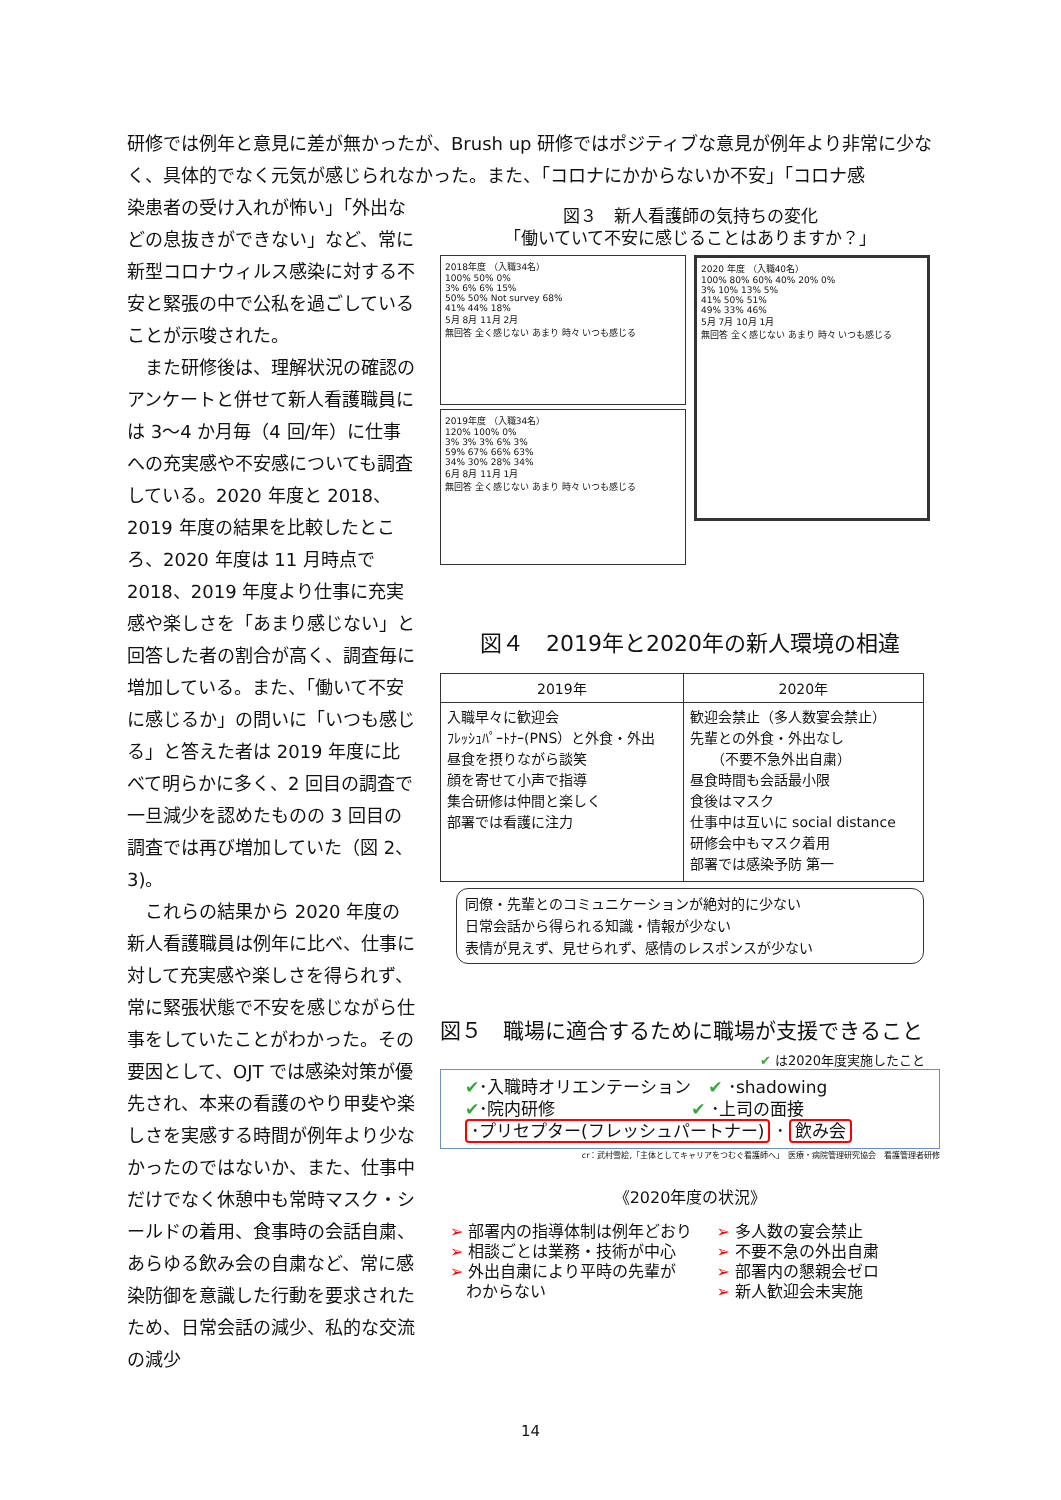研修では例年と意見に差が無かったが、Brush up 研修ではポジティブな意見が例年より非常に少なく、具体的でなく元気が感じられなかった。また、「コロナにかからないか不安」「コロナ感
染患者の受け入れが怖い」「外出などの息抜きができない」など、常に新型コロナウィルス感染に対する不安と緊張の中で公私を過ごしていることが示唆された。
　また研修後は、理解状況の確認のアンケートと併せて新人看護職員には 3～4 か月毎（4 回/年）に仕事への充実感や不安感についても調査している。2020 年度と 2018、2019 年度の結果を比較したところ、2020 年度は 11 月時点で 2018、2019 年度より仕事に充実感や楽しさを「あまり感じない」と回答した者の割合が高く、調査毎に増加している。また、「働いて不安に感じるか」の問いに「いつも感じる」と答えた者は 2019 年度に比べて明らかに多く、2 回目の調査で一旦減少を認めたものの 3 回目の調査では再び増加していた（図 2、3)。
　これらの結果から 2020 年度の新人看護職員は例年に比べ、仕事に対して充実感や楽しさを得られず、常に緊張状態で不安を感じながら仕事をしていたことがわかった。その要因として、OJT では感染対策が優先され、本来の看護のやり甲斐や楽しさを実感する時間が例年より少なかったのではないか、また、仕事中だけでなく休憩中も常時マスク・シールドの着用、食事時の会話自粛、あらゆる飲み会の自粛など、常に感染防御を意識した行動を要求されたため、日常会話の減少、私的な交流の減少
図３　新人看護師の気持ちの変化
「働いていて不安に感じることはありますか？」
2018年度 （入職34名）
100% 50% 0%
3% 6% 6% 15%
50% 50% Not survey 68%
41% 44% 18%
5月 8月 11月 2月
無回答 全く感じない あまり 時々 いつも感じる
2019年度 （入職34名）
120% 100% 0%
3% 3% 3% 6% 3%
59% 67% 66% 63%
34% 30% 28% 34%
6月 8月 11月 1月
無回答 全く感じない あまり 時々 いつも感じる
2020 年度 （入職40名）
100% 80% 60% 40% 20% 0%
3% 10% 13% 5%
41% 50% 51%
49% 33% 46%
5月 7月 10月 1月
無回答 全く感じない あまり 時々 いつも感じる
図４　2019年と2020年の新人環境の相違
| 2019年 | 2020年 |
| --- | --- |
| 入職早々に歓迎会 ﾌﾚｯｼｭﾊﾟｰﾄﾅｰ(PNS）と外食・外出 昼食を摂りながら談笑 顔を寄せて小声で指導 集合研修は仲間と楽しく 部署では看護に注力 | 歓迎会禁止（多人数宴会禁止） 先輩との外食・外出なし （不要不急外出自粛） 昼食時間も会話最小限 食後はマスク 仕事中は互いに social distance 研修会中もマスク着用 部署では感染予防 第一 |
同僚・先輩とのコミュニケーションが絶対的に少ない
日常会話から得られる知識・情報が少ない
表情が見えず、見せられず、感情のレスポンスが少ない
図５　職場に適合するために職場が支援できること
✔ は2020年度実施したこと
✔･入職時オリエンテーション　✔ ･shadowing
✔･院内研修　　　　　　　　✔ ･上司の面接
･プリセプター(フレッシュパートナー) ･ 飲み会
cr：武村雪絵,「主体としてキャリアをつむぐ看護師へ」　医療・病院管理研究協会　看護管理者研修
《2020年度の状況》
➢ 部署内の指導体制は例年どおり
➢ 相談ごとは業務・技術が中心
➢ 外出自粛により平時の先輩が
　わからない
➢ 多人数の宴会禁止
➢ 不要不急の外出自粛
➢ 部署内の懇親会ゼロ
➢ 新人歓迎会未実施
14